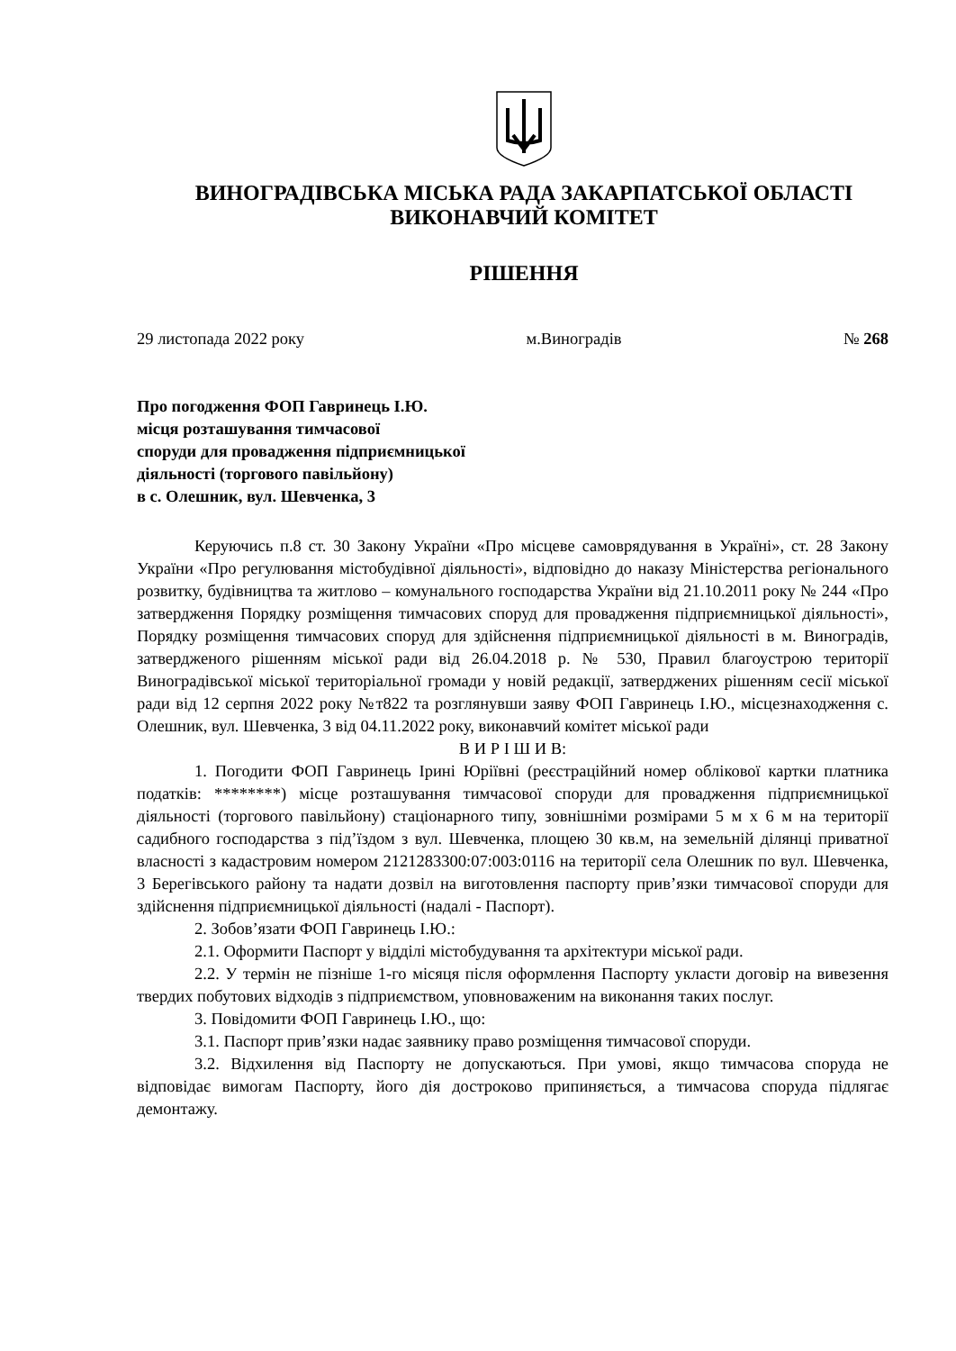ВИНОГРАДІВСЬКА МІСЬКА РАДА ЗАКАРПАТСЬКОЇ ОБЛАСТІ
ВИКОНАВЧИЙ КОМІТЕТ
РІШЕННЯ
29 листопада 2022 року м.Виноградів № 268
Про погодження ФОП Гавринець І.Ю.
місця розташування тимчасової
споруди для провадження підприємницької
діяльності (торгового павільйону)
в с. Олешник, вул. Шевченка, 3
Керуючись п.8 ст. 30 Закону України «Про місцеве самоврядування в Україні», ст. 28 Закону України «Про регулювання містобудівної діяльності», відповідно до наказу Міністерства регіонального розвитку, будівництва та житлово – комунального господарства України від 21.10.2011 року № 244 «Про затвердження Порядку розміщення тимчасових споруд для провадження підприємницької діяльності», Порядку розміщення тимчасових споруд для здійснення підприємницької діяльності в м. Виноградів, затвердженого рішенням міської ради від 26.04.2018 р. № 530, Правил благоустрою території Виноградівської міської територіальної громади у новій редакції, затверджених рішенням сесії міської ради від 12 серпня 2022 року №т822 та розглянувши заяву ФОП Гавринець І.Ю., місцезнаходження с. Олешник, вул. Шевченка, 3 від 04.11.2022 року, виконавчий комітет міської ради
В И Р І Ш И В:
1. Погодити ФОП Гавринець Ірині Юріївні (реєстраційний номер облікової картки платника податків: ********) місце розташування тимчасової споруди для провадження підприємницької діяльності (торгового павільйону) стаціонарного типу, зовнішніми розмірами 5 м х 6 м на території садибного господарства з під’їздом з вул. Шевченка, площею 30 кв.м, на земельній ділянці приватної власності з кадастровим номером 2121283300:07:003:0116 на території села Олешник по вул. Шевченка, 3 Берегівського району та надати дозвіл на виготовлення паспорту прив’язки тимчасової споруди для здійснення підприємницької діяльності (надалі - Паспорт).
2. Зобов’язати ФОП Гавринець І.Ю.:
2.1. Оформити Паспорт у відділі містобудування та архітектури міської ради.
2.2. У термін не пізніше 1-го місяця після оформлення Паспорту укласти договір на вивезення твердих побутових відходів з підприємством, уповноваженим на виконання таких послуг.
3. Повідомити ФОП Гавринець І.Ю., що:
3.1. Паспорт прив’язки надає заявнику право розміщення тимчасової споруди.
3.2. Відхилення від Паспорту не допускаються. При умові, якщо тимчасова споруда не відповідає вимогам Паспорту, його дія достроково припиняється, а тимчасова споруда підлягає демонтажу.